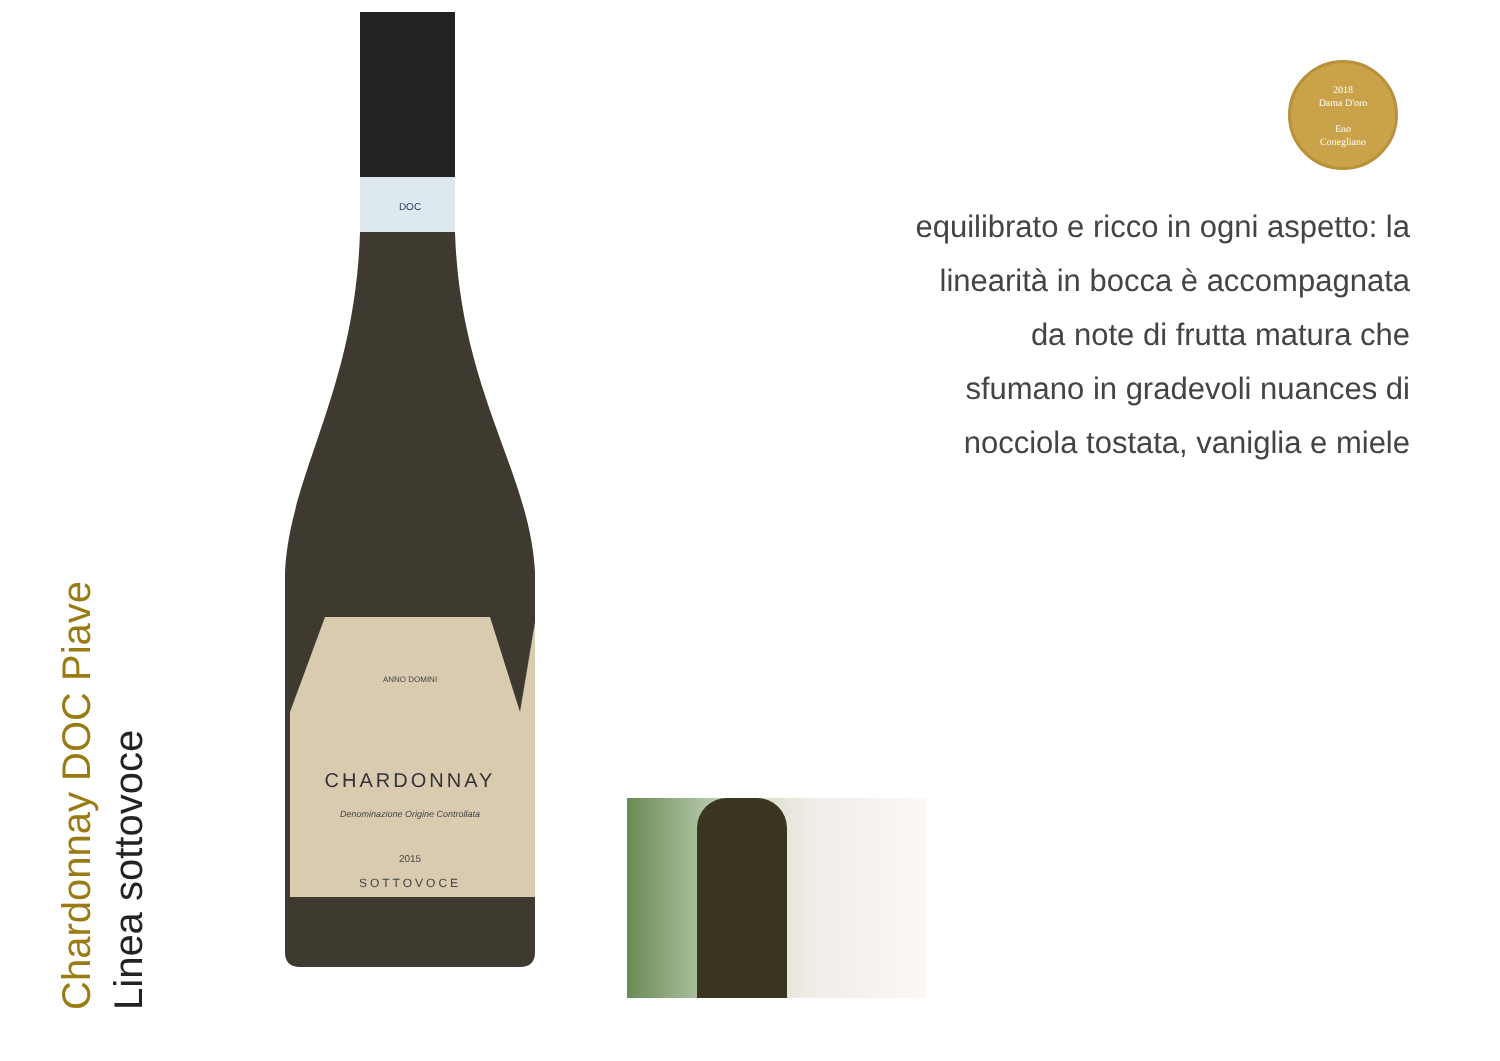Chardonnay DOC Piave
Linea sottovoce
CHARDONNAY
Denominazione Origine Controllata
2015
SOTTOVOCE
ANNO DOMINI
DOC
2018
Dama D'oro
Eno
Conegliano
equilibrato e ricco in ogni aspetto: la
linearità in bocca è accompagnata
da note di frutta matura che
sfumano in gradevoli nuances di
nocciola tostata, vaniglia e miele